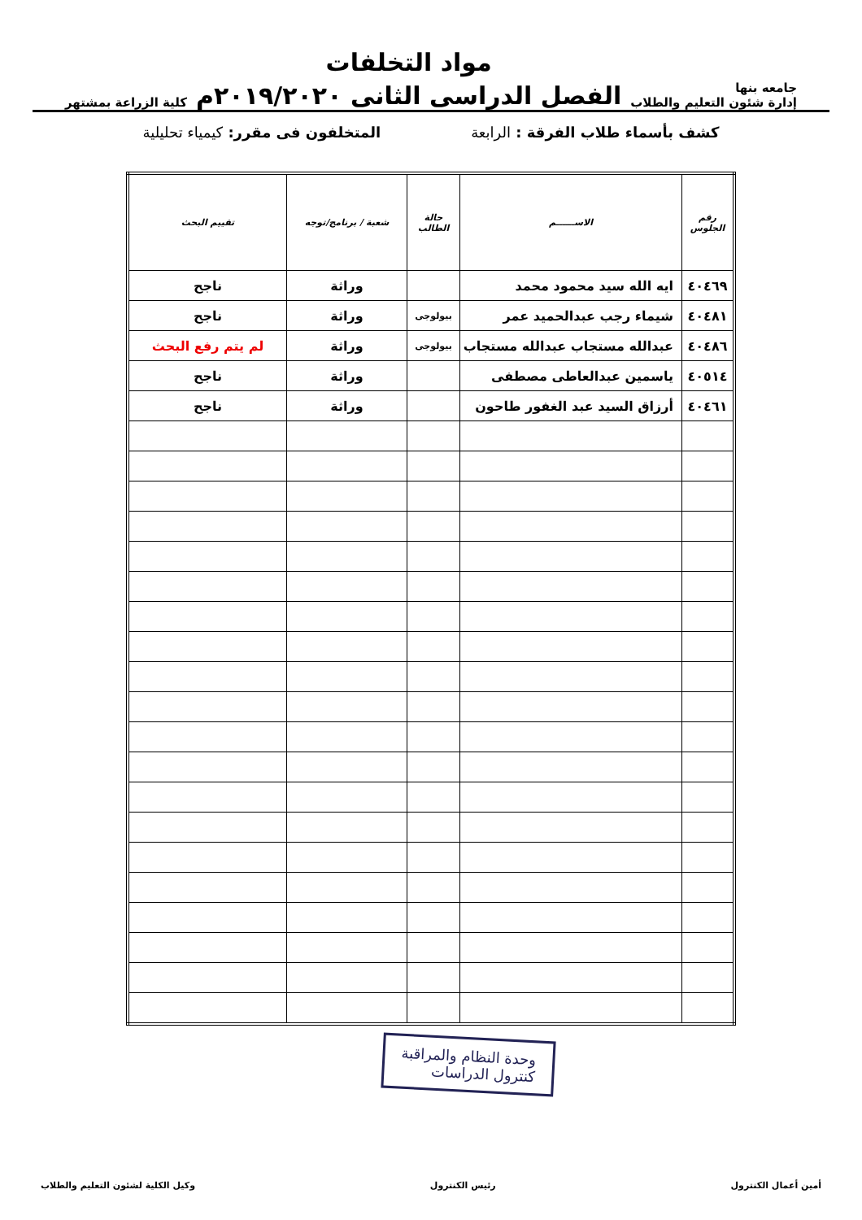جامعه بنها
إدارة شئون التعليم والطلاب
مواد التخلفات
الفصل الدراسى الثانى ٢٠١٩/٢٠٢٠م
كلية الزراعة بمشتهر
كشف بأسماء طلاب الفرقة : الرابعة المتخلفون فى مقرر: كيمياء تحليلية
| رقم الجلوس | الاســــــم | حالة الطالب | شعبة / برنامج/توجه | تقييم البحث |
| --- | --- | --- | --- | --- |
| ٤٠٤٦٩ | ايه الله سيد محمود محمد | | وراثة | ناجح |
| ٤٠٤٨١ | شيماء رجب عبدالحميد عمر | بيولوجى | وراثة | ناجح |
| ٤٠٤٨٦ | عبدالله مستجاب عبدالله مستجاب | بيولوجى | وراثة | لم يتم رفع البحث |
| ٤٠٥١٤ | ياسمين عبدالعاطى مصطفى | | وراثة | ناجح |
| ٤٠٤٦١ | أرزاق السيد عبد الغفور طاحون | | وراثة | ناجح |
وحدة النظام والمراقبة
كنترول الدراسات
أمين أعمال الكنترول رئيس الكنترول وكيل الكلية لشئون التعليم والطلاب